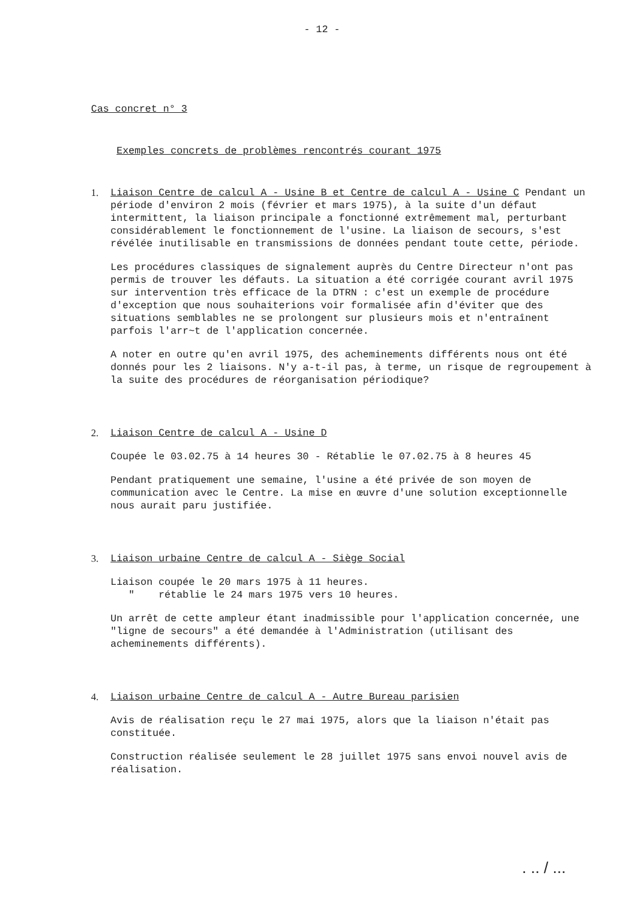- 12 -
Cas concret n° 3
Exemples concrets de problèmes rencontrés courant 1975
1. Liaison Centre de calcul A - Usine B et Centre de calcul A - Usine C Pendant un période d'environ 2 mois (février et mars 1975), à la suite d'un défaut intermittent, la liaison principale a fonctionné extrêmement mal, perturbant considérablement le fonctionnement de l'usine. La liaison de secours, s'est révélée inutilisable en transmissions de données pendant toute cette, période.
Les procédures classiques de signalement auprès du Centre Directeur n'ont pas permis de trouver les défauts. La situation a été corrigée courant avril 1975 sur intervention très efficace de la DTRN : c'est un exemple de procédure d'exception que nous souhaiterions voir formalisée afin d'éviter que des situations semblables ne se prolongent sur plusieurs mois et n'entraînent parfois l'arr~t de l'application concernée.
A noter en outre qu'en avril 1975, des acheminements différents nous ont été donnés pour les 2 liaisons. N'y a-t-il pas, à terme, un risque de regroupement à la suite des procédures de réorganisation périodique?
2. Liaison Centre de calcul A - Usine D
Coupée le 03.02.75 à 14 heures 30 - Rétablie le 07.02.75 à 8 heures 45
Pendant pratiquement une semaine, l'usine a été privée de son moyen de communication avec le Centre. La mise en œuvre d'une solution exceptionnelle nous aurait paru justifiée.
3. Liaison urbaine Centre de calcul A - Siège Social
Liaison coupée le 20 mars 1975 à 11 heures.
" rétablie le 24 mars 1975 vers 10 heures.
Un arrêt de cette ampleur étant inadmissible pour l'application concernée, une "ligne de secours" a été demandée à l'Administration (utilisant des acheminements différents).
4. Liaison urbaine Centre de calcul A - Autre Bureau parisien
Avis de réalisation reçu le 27 mai 1975, alors que la liaison n'était pas constituée.
Construction réalisée seulement le 28 juillet 1975 sans envoi nouvel avis de réalisation.
. .. / ...